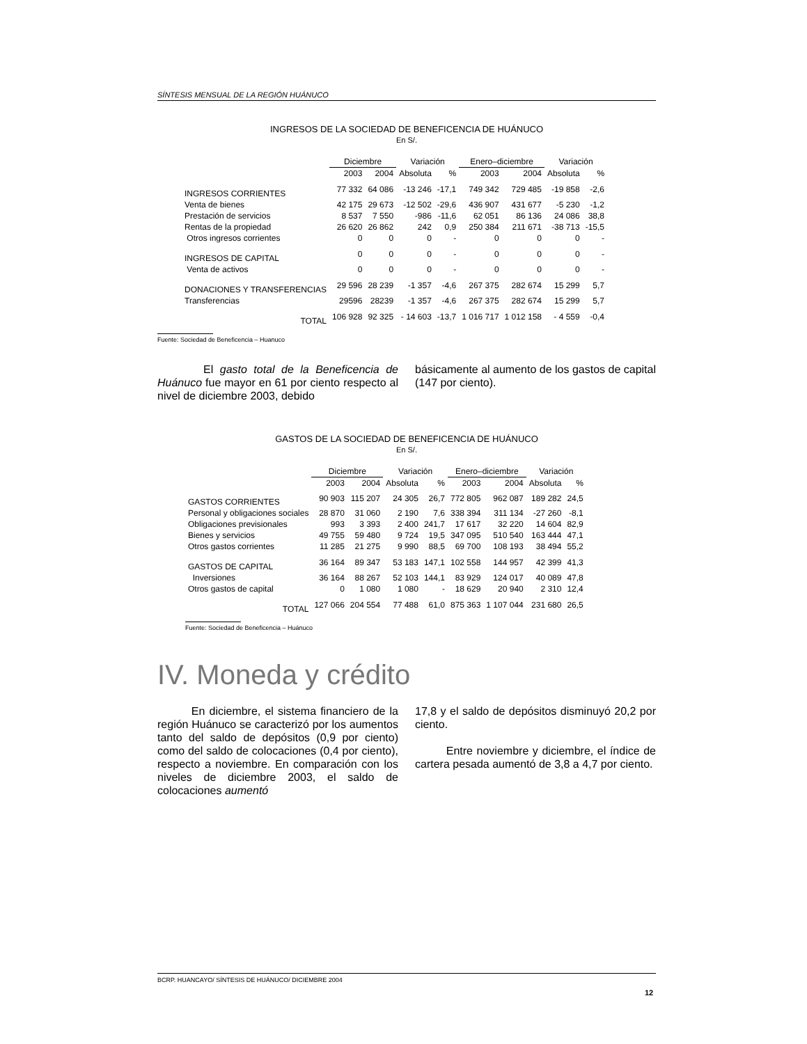SÍNTESIS MENSUAL DE LA REGIÓN HUÁNUCO
INGRESOS DE LA SOCIEDAD DE BENEFICENCIA DE HUÁNUCO
En S/.
| | Diciembre | | Variación | | Enero–diciembre | | Variación | |
| --- | --- | --- | --- | --- | --- | --- | --- | --- |
| | 2003 | 2004 | Absoluta | % | 2003 | 2004 | Absoluta | % |
| INGRESOS CORRIENTES | 77 332 | 64 086 | -13 246 | -17,1 | 749 342 | 729 485 | -19 858 | -2,6 |
| Venta de bienes | 42 175 | 29 673 | -12 502 | -29,6 | 436 907 | 431 677 | -5 230 | -1,2 |
| Prestación de servicios | 8 537 | 7 550 | -986 | -11,6 | 62 051 | 86 136 | 24 086 | 38,8 |
| Rentas de la propiedad | 26 620 | 26 862 | 242 | 0,9 | 250 384 | 211 671 | -38 713 | -15,5 |
| Otros ingresos corrientes | 0 | 0 | 0 | - | 0 | 0 | 0 | - |
| INGRESOS DE CAPITAL | 0 | 0 | 0 | - | 0 | 0 | 0 | - |
| Venta de activos | 0 | 0 | 0 | - | 0 | 0 | 0 | - |
| DONACIONES Y TRANSFERENCIAS | 29 596 | 28 239 | -1 357 | -4,6 | 267 375 | 282 674 | 15 299 | 5,7 |
| Transferencias | 29596 | 28239 | -1 357 | -4,6 | 267 375 | 282 674 | 15 299 | 5,7 |
| TOTAL | 106 928 | 92 325 | - 14 603 | -13,7 | 1 016 717 | 1 012 158 | - 4 559 | -0,4 |
Fuente: Sociedad de Beneficencia – Huanuco
El gasto total de la Beneficencia de Huánuco fue mayor en 61 por ciento respecto al nivel de diciembre 2003, debido
básicamente al aumento de los gastos de capital (147 por ciento).
GASTOS DE LA SOCIEDAD DE BENEFICENCIA DE HUÁNUCO
En S/.
| | Diciembre | | Variación | | Enero–diciembre | | Variación | |
| --- | --- | --- | --- | --- | --- | --- | --- | --- |
| | 2003 | 2004 | Absoluta | % | 2003 | 2004 | Absoluta | % |
| GASTOS CORRIENTES | 90 903 | 115 207 | 24 305 | 26,7 | 772 805 | 962 087 | 189 282 | 24,5 |
| Personal y obligaciones sociales | 28 870 | 31 060 | 2 190 | 7,6 | 338 394 | 311 134 | -27 260 | -8,1 |
| Obligaciones previsionales | 993 | 3 393 | 2 400 | 241,7 | 17 617 | 32 220 | 14 604 | 82,9 |
| Bienes y servicios | 49 755 | 59 480 | 9 724 | 19,5 | 347 095 | 510 540 | 163 444 | 47,1 |
| Otros gastos corrientes | 11 285 | 21 275 | 9 990 | 88,5 | 69 700 | 108 193 | 38 494 | 55,2 |
| GASTOS DE CAPITAL | 36 164 | 89 347 | 53 183 | 147,1 | 102 558 | 144 957 | 42 399 | 41,3 |
| Inversiones | 36 164 | 88 267 | 52 103 | 144,1 | 83 929 | 124 017 | 40 089 | 47,8 |
| Otros gastos de capital | 0 | 1 080 | 1 080 | - | 18 629 | 20 940 | 2 310 | 12,4 |
| TOTAL | 127 066 | 204 554 | 77 488 | 61,0 | 875 363 | 1 107 044 | 231 680 | 26,5 |
Fuente: Sociedad de Beneficencia – Huánuco
IV. Moneda y crédito
En diciembre, el sistema financiero de la región Huánuco se caracterizó por los aumentos tanto del saldo de depósitos (0,9 por ciento) como del saldo de colocaciones (0,4 por ciento), respecto a noviembre. En comparación con los niveles de diciembre 2003, el saldo de colocaciones aumentó
17,8 y el saldo de depósitos disminuyó 20,2 por ciento.
Entre noviembre y diciembre, el índice de cartera pesada aumentó de 3,8 a 4,7 por ciento.
BCRP. HUANCAYO/ SÍNTESIS DE HUÁNUCO/ DICIEMBRE 2004
12